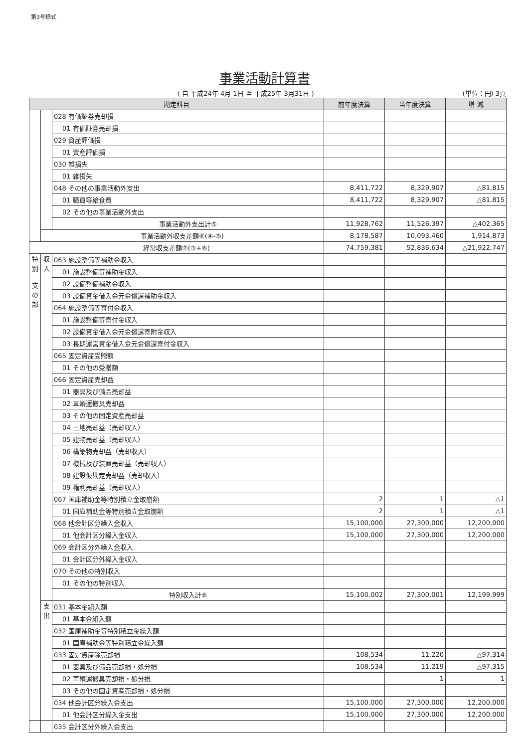第3号様式
事業活動計算書
( 自 平成24年 4月 1日 至 平成25年 3月31日 ) (単位：円) 3頁
| 勘定科目 | | | 前年度決算 | 当年度決算 | 増 減 |
| --- | --- | --- | --- | --- | --- |
| | | 028 有価証券売却損 | | | |
| | | 01 有価証券売却損 | | | |
| | | 029 資産評価損 | | | |
| | | 01 資産評価損 | | | |
| | | 030 雑損失 | | | |
| | | 01 雑損失 | | | |
| | | 048 その他の事業活動外支出 | 8,411,722 | 8,329,907 | △81,815 |
| | | 01 職員等給食費 | 8,411,722 | 8,329,907 | △81,815 |
| | | 02 その他の事業活動外支出 | | | |
| | | 事業活動外支出計⑤ | 11,928,762 | 11,526,397 | △402,365 |
| | 事業活動外収支差額⑥(④-⑤) | | 8,178,587 | 10,093,460 | 1,914,873 |
| 経常収支差額⑦(③+⑥) | | | 74,759,381 | 52,836,634 | △21,922,747 |
| 特 別 支 の 部 | 収 入 | 063 施設整備等補助金収入 | | | |
| | | 01 施設整備等補助金収入 | | | |
| | | 02 設備整備補助金収入 | | | |
| | | 03 設備資金借入金元金償還補助金収入 | | | |
| | | 064 施設整備等寄付金収入 | | | |
| | | 01 施設整備等寄付金収入 | | | |
| | | 02 設備資金借入金元金償還寄附金収入 | | | |
| | | 03 長期運営資金借入金元金償還寄付金収入 | | | |
| | | 065 固定資産受贈額 | | | |
| | | 01 その他の受贈額 | | | |
| | | 066 固定資産売却益 | | | |
| | | 01 器具及び備品売却益 | | | |
| | | 02 車輌運搬具売却益 | | | |
| | | 03 その他の固定資産売却益 | | | |
| | | 04 土地売却益（売却収入） | | | |
| | | 05 建物売却益（売却収入） | | | |
| | | 06 構築物売却益（売却収入） | | | |
| | | 07 機械及び装置売却益（売却収入） | | | |
| | | 08 建設仮勘定売却益（売却収入） | | | |
| | | 09 権利売却益（売却収入） | | | |
| | | 067 国庫補助金等特別積立金取崩額 | 2 | 1 | △1 |
| | | 01 国庫補助金等特別積立金取崩額 | 2 | 1 | △1 |
| | | 068 他会計区分繰入金収入 | 15,100,000 | 27,300,000 | 12,200,000 |
| | | 01 他会計区分繰入金収入 | 15,100,000 | 27,300,000 | 12,200,000 |
| | | 069 会計区分外繰入金収入 | | | |
| | | 01 会計区分外繰入金収入 | | | |
| | | 070 その他の特別収入 | | | |
| | | 01 その他の特別収入 | | | |
| | | 特別収入計⑧ | 15,100,002 | 27,300,001 | 12,199,999 |
| | 支 出 | 031 基本金組入額 | | | |
| | | 01 基本金組入額 | | | |
| | | 032 国庫補助金等特別積立金繰入額 | | | |
| | | 01 国庫補助金等特別積立金繰入額 | | | |
| | | 033 固定資産除売却損 | 108,534 | 11,220 | △97,314 |
| | | 01 器具及び備品売却損・処分損 | 108,534 | 11,219 | △97,315 |
| | | 02 車輌運搬具売却損・処分損 | | 1 | 1 |
| | | 03 その他の固定資産売却損・処分損 | | | |
| | | 034 他会計区分繰入金支出 | 15,100,000 | 27,300,000 | 12,200,000 |
| | | 01 他会計区分繰入金支出 | 15,100,000 | 27,300,000 | 12,200,000 |
| | | 035 会計区分外繰入金支出 | | | |